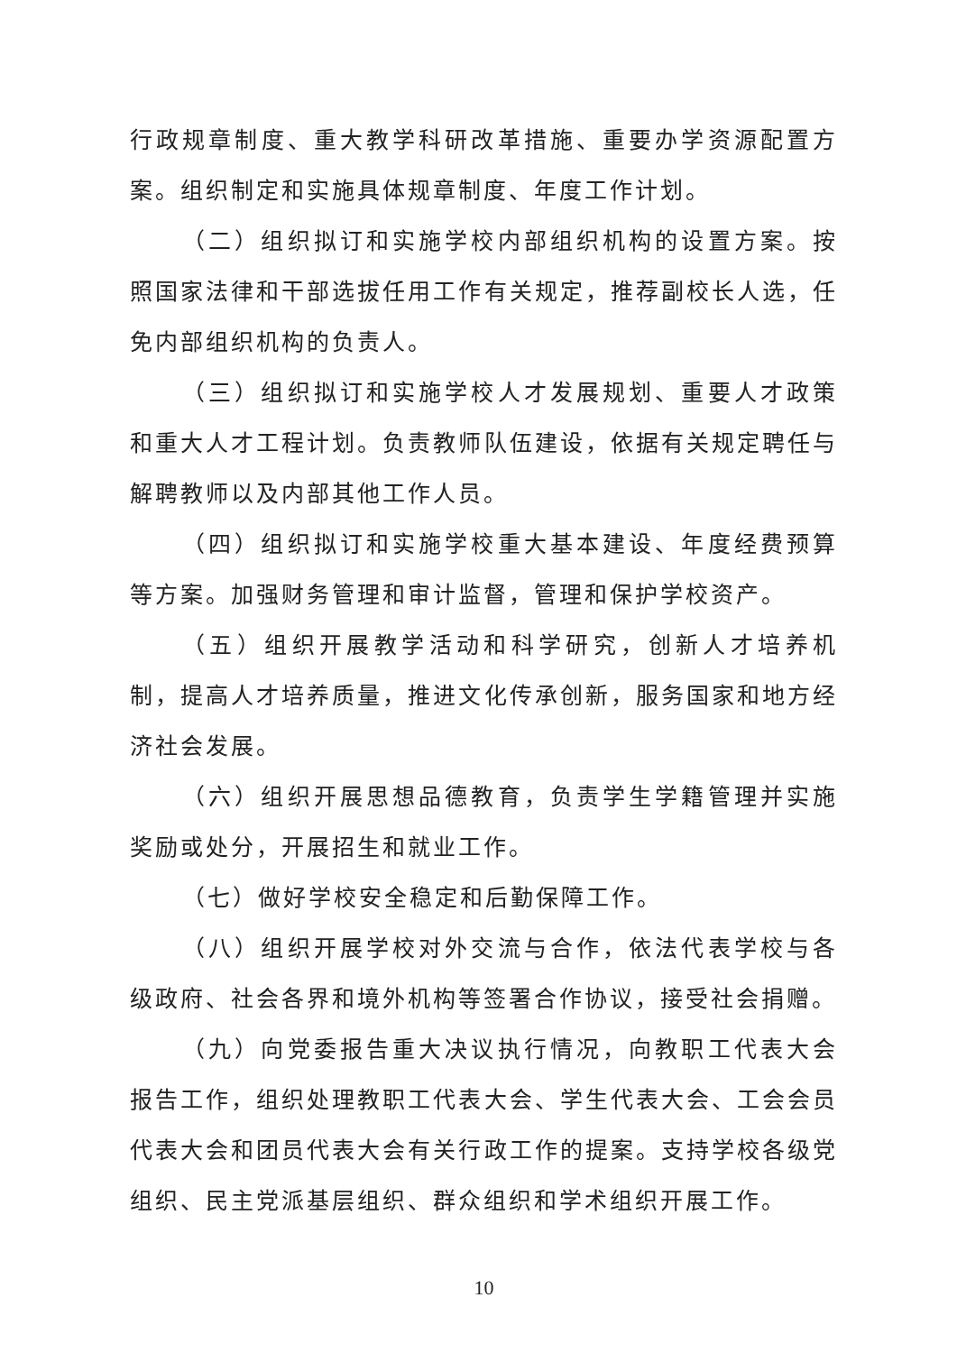行政规章制度、重大教学科研改革措施、重要办学资源配置方案。组织制定和实施具体规章制度、年度工作计划。
（二）组织拟订和实施学校内部组织机构的设置方案。按照国家法律和干部选拔任用工作有关规定，推荐副校长人选，任免内部组织机构的负责人。
（三）组织拟订和实施学校人才发展规划、重要人才政策和重大人才工程计划。负责教师队伍建设，依据有关规定聘任与解聘教师以及内部其他工作人员。
（四）组织拟订和实施学校重大基本建设、年度经费预算等方案。加强财务管理和审计监督，管理和保护学校资产。
（五）组织开展教学活动和科学研究，创新人才培养机制，提高人才培养质量，推进文化传承创新，服务国家和地方经济社会发展。
（六）组织开展思想品德教育，负责学生学籍管理并实施奖励或处分，开展招生和就业工作。
（七）做好学校安全稳定和后勤保障工作。
（八）组织开展学校对外交流与合作，依法代表学校与各级政府、社会各界和境外机构等签署合作协议，接受社会捐赠。
（九）向党委报告重大决议执行情况，向教职工代表大会报告工作，组织处理教职工代表大会、学生代表大会、工会会员代表大会和团员代表大会有关行政工作的提案。支持学校各级党组织、民主党派基层组织、群众组织和学术组织开展工作。
10